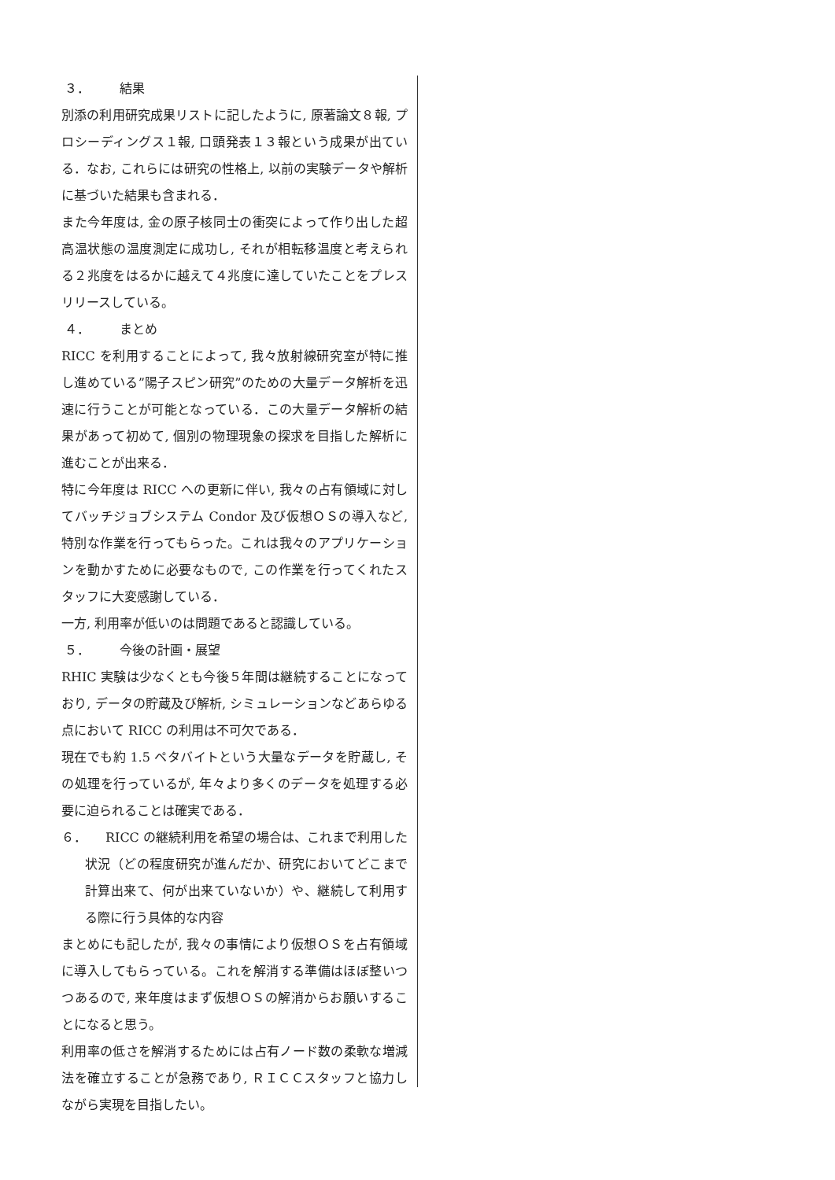３． 結果
別添の利用研究成果リストに記したように, 原著論文８報, プロシーディングス１報, 口頭発表１３報という成果が出ている．なお, これらには研究の性格上, 以前の実験データや解析に基づいた結果も含まれる．
また今年度は, 金の原子核同士の衝突によって作り出した超高温状態の温度測定に成功し, それが相転移温度と考えられる２兆度をはるかに越えて４兆度に達していたことをプレスリリースしている。
４． まとめ
RICC を利用することによって, 我々放射線研究室が特に推し進めている”陽子スピン研究”のための大量データ解析を迅速に行うことが可能となっている．この大量データ解析の結果があって初めて, 個別の物理現象の探求を目指した解析に進むことが出来る．
特に今年度は RICC への更新に伴い, 我々の占有領域に対してバッチジョブシステム Condor 及び仮想ＯＳの導入など, 特別な作業を行ってもらった。これは我々のアプリケーションを動かすために必要なもので, この作業を行ってくれたスタッフに大変感謝している．
一方, 利用率が低いのは問題であると認識している。
５． 今後の計画・展望
RHIC 実験は少なくとも今後５年間は継続することになっており, データの貯蔵及び解析, シミュレーションなどあらゆる点において RICC の利用は不可欠である．
現在でも約 1.5 ペタバイトという大量なデータを貯蔵し, その処理を行っているが, 年々より多くのデータを処理する必要に迫られることは確実である．
６．　　RICC の継続利用を希望の場合は、これまで利用した状況（どの程度研究が進んだか、研究においてどこまで計算出来て、何が出来ていないか）や、継続して利用する際に行う具体的な内容
まとめにも記したが, 我々の事情により仮想ＯＳを占有領域に導入してもらっている。これを解消する準備はほぼ整いつつあるので, 来年度はまず仮想ＯＳの解消からお願いすることになると思う。
利用率の低さを解消するためには占有ノード数の柔軟な増減法を確立することが急務であり, ＲＩＣＣスタッフと協力しながら実現を目指したい。